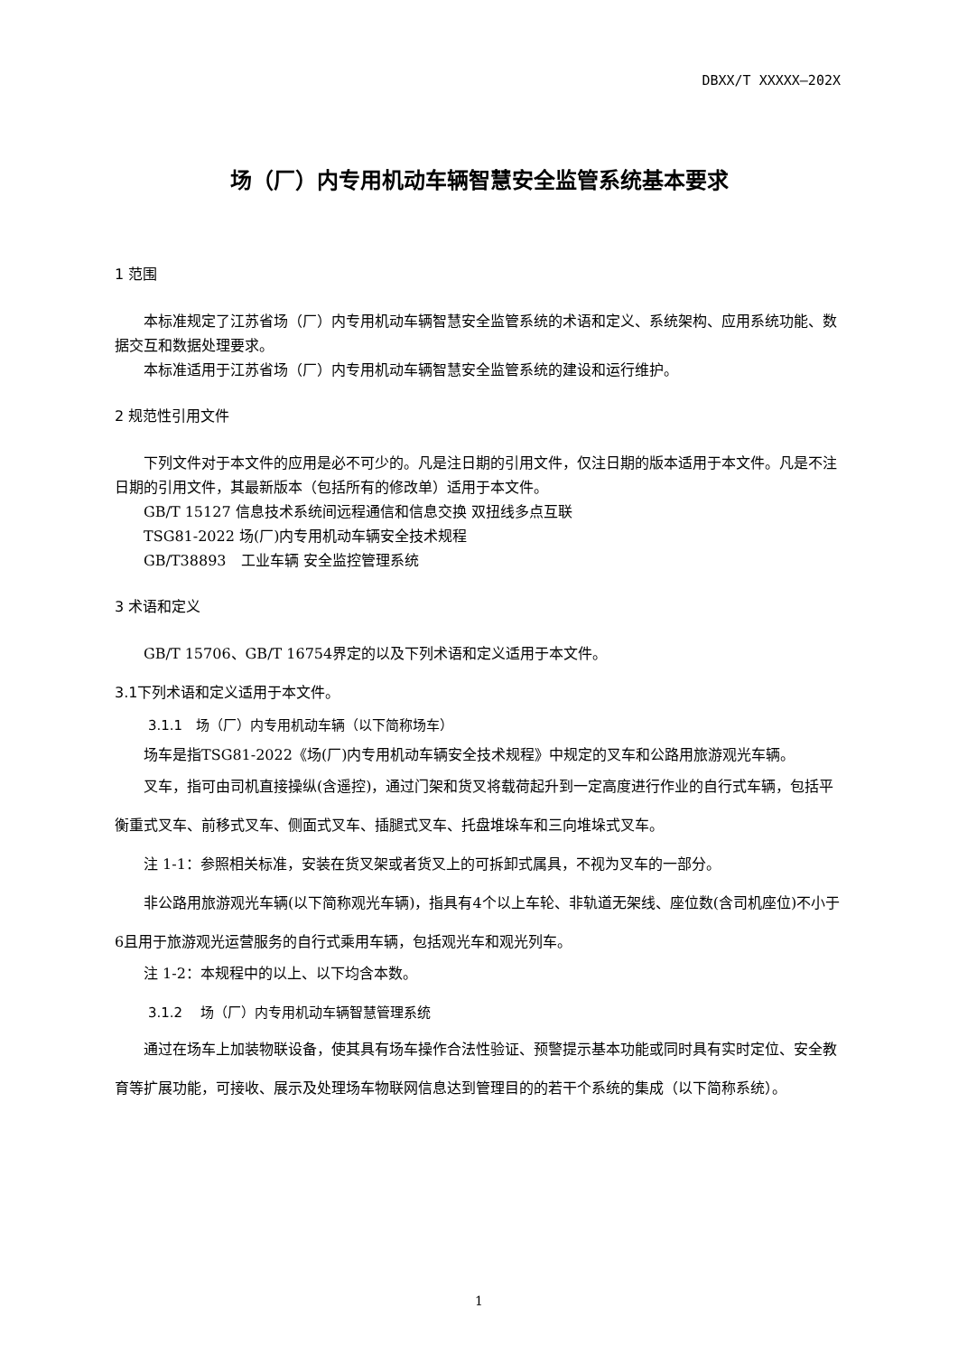DBXX/T XXXXX—202X
场（厂）内专用机动车辆智慧安全监管系统基本要求
1 范围
本标准规定了江苏省场（厂）内专用机动车辆智慧安全监管系统的术语和定义、系统架构、应用系统功能、数据交互和数据处理要求。
本标准适用于江苏省场（厂）内专用机动车辆智慧安全监管系统的建设和运行维护。
2 规范性引用文件
下列文件对于本文件的应用是必不可少的。凡是注日期的引用文件，仅注日期的版本适用于本文件。凡是不注日期的引用文件，其最新版本（包括所有的修改单）适用于本文件。
GB/T 15127 信息技术系统间远程通信和信息交换 双扭线多点互联
TSG81-2022 场(厂)内专用机动车辆安全技术规程
GB/T38893　工业车辆 安全监控管理系统
3 术语和定义
GB/T 15706、GB/T 16754界定的以及下列术语和定义适用于本文件。
3.1下列术语和定义适用于本文件。
3.1.1　场（厂）内专用机动车辆（以下简称场车）
场车是指TSG81-2022《场(厂)内专用机动车辆安全技术规程》中规定的叉车和公路用旅游观光车辆。
叉车，指可由司机直接操纵(含遥控)，通过门架和货叉将载荷起升到一定高度进行作业的自行式车辆，包括平衡重式叉车、前移式叉车、侧面式叉车、插腿式叉车、托盘堆垛车和三向堆垛式叉车。
注 1-1：参照相关标准，安装在货叉架或者货叉上的可拆卸式属具，不视为叉车的一部分。
非公路用旅游观光车辆(以下简称观光车辆)，指具有4个以上车轮、非轨道无架线、座位数(含司机座位)不小于6且用于旅游观光运营服务的自行式乘用车辆，包括观光车和观光列车。
注 1-2：本规程中的以上、以下均含本数。
3.1.2　 场（厂）内专用机动车辆智慧管理系统
通过在场车上加装物联设备，使其具有场车操作合法性验证、预警提示基本功能或同时具有实时定位、安全教育等扩展功能，可接收、展示及处理场车物联网信息达到管理目的的若干个系统的集成（以下简称系统）。
1